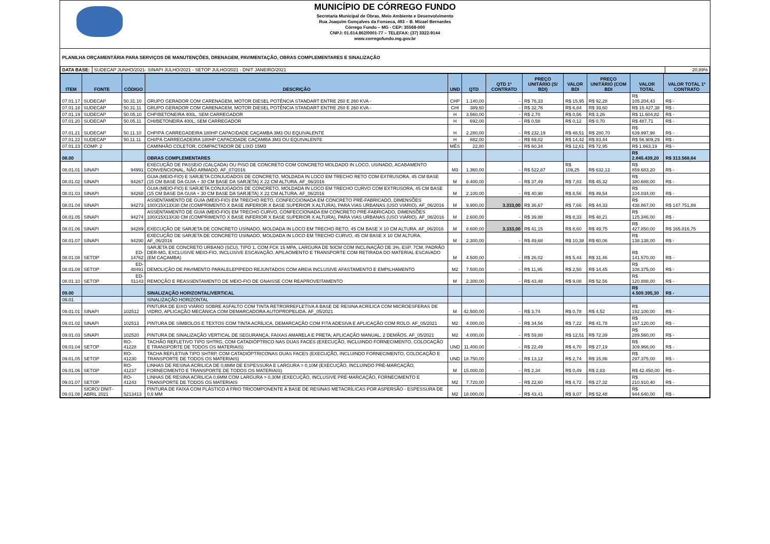MUNICÍPIO DE CÓRREGO FUNDO
Secretaria Municipal de Obras, Meio Ambiente e Desenvolvimento
Rua Joaquim Gonçalves da Fonseca, 493 – B. Mizael Bernardes
Córrego Fundo – MG - CEP: 35568-000
CNPJ: 01.614.862/0001-77 – TELEFAX: (37) 3322-9144
www.corregofundo.mg.gov.br
PLANILHA ORÇAMENTÁRIA PARA SERVIÇOS DE MANUTENÇÕES, DRENAGEM, PAVIMENTAÇÃO, OBRAS COMPLEMENTARES E SINALIZAÇÃO
| DATA BASE: | SUDECAP JUNHO/2021- SINAPI JULHO/2021 - SETOP JULHO/2021 - DNIT JANEIRO/2021 | 20,89% |
| ITEM | FONTE | CÓDIGO | DESCRIÇÃO | UND | QTD | QTD 1º CONTRATO | PREÇO UNITÁRIO (S/ BDI) | VALOR BDI | PREÇO UNITÁRIO (COM BDI | VALOR TOTAL | VALOR TOTAL 1º CONTRATO |
| --- | --- | --- | --- | --- | --- | --- | --- | --- | --- | --- | --- |
| 07.01.17 | SUDECAP | 50.31.10 | GRUPO GERADOR COM CARENAGEM, MOTOR DIESEL POTÊNCIA STANDART ENTRE 250 E 260 KVA - | CHP | 1.140,00 | - | R$ 76,33 | R$ 15,95 | R$ 92,28 | R$ 105.204,43 | R$ - |
| 07.01.18 | SUDECAP | 50.31.11 | GRUPO GERADOR COM CARENAGEM, MOTOR DIESEL POTÊNCIA STANDART ENTRE 250 E 260 KVA - | CHI | 389,60 | - | R$ 32,76 | R$ 6,84 | R$ 39,60 | R$ 15.427,38 | R$ - |
| 07.01.19 | SUDECAP | 50.05.10 | CHP/BETONEIRA 400L, SEM CARREGADOR | H | 3.560,00 | - | R$ 2,70 | R$ 0,56 | R$ 3,26 | R$ 11.604,82 | R$ - |
| 07.01.20 | SUDECAP | 50.05.11 | CHI/BETONEIRA 400L, SEM CARREGADOR | H | 692,00 | - | R$ 0,58 | R$ 0,12 | R$ 0,70 | R$ 487,71 | R$ - |
| 07.01.21 | SUDECAP | 50.11.10 | CHP/PÁ CARREGADEIRA 180HP CAPACIDADE CAÇAMBA 3M3 OU EQUIVALENTE | H | 2.280,00 | - | R$ 232,19 | R$ 48,51 | R$ 280,70 | R$ 639.997,98 | R$ - |
| 07.01.22 | SUDECAP | 50.11.11 | CHI/PÁ CARREGADEIRA 180HP CAPACIDADE CAÇAMBA 3M3 OU EQUIVALENTE | H | 682,00 | - | R$ 69,02 | R$ 14,42 | R$ 83,44 | R$ 56.909,29 | R$ - |
| 07.01.23 | COMP. 2 | | CAMINHÃO COLETOR, COMPACTADOR DE LIXO 15M3 | MÊS | 22,80 | - | R$ 60,34 | R$ 12,61 | R$ 72,95 | R$ 1.663,19 | R$ - |
| 08.00 | | | OBRAS COMPLEMENTARES | | | | | | | R$ 2.845.439,20 | R$ 313.568,64 |
| 08.01.01 | SINAPI | 94991 | EXECUÇÃO DE PASSEIO (CALÇADA) OU PISO DE CONCRETO COM CONCRETO MOLDADO IN LOCO, USINADO, ACABAMENTO CONVENCIONAL, NÃO ARMADO. AF_07/2016 | M3 | 1.360,00 | - | R$ 522,87 | R$ 109,25 | R$ 632,12 | R$ 859.683,20 | R$ - |
| 08.01.02 | SINAPI | 94267 | GUIA (MEIO-FIO) E SARJETA CONJUGADOS DE CONCRETO, MOLDADA IN LOCO EM TRECHO RETO COM EXTRUSORA, 45 CM BASE (15 CM BASE DA GUIA + 30 CM BASE DA SARJETA) X 22 CM ALTURA. AF_06/2016 | M | 8.400,00 | - | R$ 37,49 | R$ 7,83 | R$ 45,32 | R$ 380.688,00 | R$ - |
| 08.01.03 | SINAPI | 94268 | GUIA (MEIO-FIO) E SARJETA CONJUGADOS DE CONCRETO, MOLDADA IN LOCO EM TRECHO CURVO COM EXTRUSORA, 45 CM BASE (15 CM BASE DA GUIA + 30 CM BASE DA SARJETA) X 22 CM ALTURA. AF_06/2016 | M | 2.100,00 | - | R$ 40,98 | R$ 8,56 | R$ 49,54 | R$ 104.034,00 | R$ - |
| 08.01.04 | SINAPI | 94273 | ASSENTAMENTO DE GUIA (MEIO-FIO) EM TRECHO RETO, CONFECCIONADA EM CONCRETO PRÉ-FABRICADO, DIMENSÕES 100X15X13X30 CM (COMPRIMENTO X BASE INFERIOR X BASE SUPERIOR X ALTURA), PARA VIAS URBANAS (USO VIÁRIO). AF_06/2016 | M | 9.900,00 | 3.333,00 | R$ 36,67 | R$ 7,66 | R$ 44,33 | R$ 438.867,00 | R$ 147.751,89 |
| 08.01.05 | SINAPI | 94274 | ASSENTAMENTO DE GUIA (MEIO-FIO) EM TRECHO CURVO, CONFECCIONADA EM CONCRETO PRÉ-FABRICADO, DIMENSÕES 100X15X13X30 CM (COMPRIMENTO X BASE INFERIOR X BASE SUPERIOR X ALTURA), PARA VIAS URBANAS (USO VIÁRIO). AF_06/2016 | M | 2.600,00 | - | R$ 39,88 | R$ 8,33 | R$ 48,21 | R$ 125.346,00 | R$ - |
| 08.01.06 | SINAPI | 94289 | EXECUÇÃO DE SARJETA DE CONCRETO USINADO, MOLDADA IN LOCO EM TRECHO RETO, 45 CM BASE X 10 CM ALTURA. AF_06/2016 | M | 8.600,00 | 3.333,00 | R$ 41,15 | R$ 8,60 | R$ 49,75 | R$ 427.850,00 | R$ 165.816,75 |
| 08.01.07 | SINAPI | 94290 | EXECUÇÃO DE SARJETA DE CONCRETO USINADO, MOLDADA IN LOCO EM TRECHO CURVO, 45 CM BASE X 10 CM ALTURA. AF_06/2016 | M | 2.300,00 | - | R$ 49,68 | R$ 10,38 | R$ 60,06 | R$ 138.138,00 | R$ - |
| 08.01.08 | SETOP | ED-14762 | SARJETA DE CONCRETO URBANO (SCU), TIPO 1, COM FCK 15 MPA, LARGURA DE 50CM COM INCLINAÇÃO DE 3%, ESP. 7CM, PADRÃO DER-MG, EXCLUSIVE MEIO-FIO, INCLUSIVE ESCAVAÇÃO, APILAOMENTO E TRANSPORTE COM RETIRADA DO MATERIAL ESCAVADO (EM CAÇAMBA) | M | 4.500,00 | - | R$ 26,02 | R$ 5,44 | R$ 31,46 | R$ 141.570,00 | R$ - |
| 08.01.09 | SETOP | ED-48491 | DEMOLIÇÃO DE PAVIMENTO PARALELEPÍPEDO REJUNTADOS COM AREIA INCLUSIVE AFASTAMENTO E EMPILHAMENTO | M2 | 7.500,00 | - | R$ 11,95 | R$ 2,50 | R$ 14,45 | R$ 108.375,00 | R$ - |
| 08.01.10 | SETOP | ED-51143 | REMOÇÃO E REASSENTAMENTO DE MEIO-FIO DE GNAISSE COM REAPROVEITAMENTO | M | 2.300,00 | - | R$ 43,48 | R$ 9,08 | R$ 52,56 | R$ 120.888,00 | R$ - |
| 09.00 | | | SINALIZAÇÃO HORIZONTAL/VERTICAL | | | | | | | R$ 4.509.395,30 | R$ - |
| 09.01 | | | SINALIZAÇÃO HORIZONTAL | | | | | | | | |
| 09.01.01 | SINAPI | 102512 | PINTURA DE EIXO VIÁRIO SOBRE ASFALTO COM TINTA RETRORREFLETIVA A BASE DE RESINA ACRÍLICA COM MICROESFERAS DE VIDRO, APLICAÇÃO MECÂNICA COM DEMARCADORA AUTOPROPELIDA. AF_05/2021 | M | 42.500,00 | - | R$ 3,74 | R$ 0,78 | R$ 4,52 | R$ 192.100,00 | R$ - |
| 09.01.02 | SINAPI | 102513 | PINTURA DE SÍMBOLOS E TEXTOS COM TINTA ACRÍLICA, DEMARCAÇÃO COM FITA ADESIVA E APLICAÇÃO COM ROLO. AF_05/2021 | M2 | 4.000,00 | - | R$ 34,56 | R$ 7,22 | R$ 41,78 | R$ 167.120,00 | R$ - |
| 09.01.03 | SINAPI | 102520 | PINTURA DE SINALIZAÇÃO VERTICAL DE SEGURANÇA, FAIXAS AMARELA E PRETA, APLICAÇÃO MANUAL, 2 DEMÃOS. AF_05/2021 | M2 | 4.000,00 | - | R$ 59,88 | R$ 12,51 | R$ 72,39 | R$ 289.560,00 | R$ - |
| 09.01.04 | SETOP | RO-41228 | TACHÃO REFLETIVO TIPO SHTRG, COM CATADIÓPTRICO NAS DUAS FACES (EXECUÇÃO, INCLUINDO FORNECIMENTO, COLOCAÇÃO E TRANSPORTE DE TODOS OS MATERIAIS) | UND | 11.400,00 | - | R$ 22,49 | R$ 4,70 | R$ 27,19 | R$ 309.966,00 | R$ - |
| 09.01.05 | SETOP | RO-41230 | TACHA REFLETIVA TIPO SHTRP, COM CATADIÓPTRICONAS DUAS FACES (EXECUÇÃO, INCLUINDO FORNECIMENTO, COLOCAÇÃO E TRANSPORTE DE TODOS OS MATERIAIS) | UND | 18.750,00 | - | R$ 13,12 | R$ 2,74 | R$ 15,86 | R$ 297.375,00 | R$ - |
| 09.01.06 | SETOP | RO-41237 | LINHAS DE RESINA ACRILICA DE 0,6MM DE ESPESSURA E LARGURA = 0,10M (EXECUÇÃO, INCLUINDO PRÉ-MARCAÇÃO, FORNECIMENTO E TRANSPORTE DE TODOS OS MATERIAIS) | M | 15.000,00 | - | R$ 2,34 | R$ 0,49 | R$ 2,83 | R$ 42.450,00 | R$ - |
| 09.01.07 | SETOP | RO-41243 | LINHAS DE RESINA ACRILICA 0,6MM COM LARGURA > 0,30M (EXECUÇÃO, INCLUSIVE PRÉ-MARCAÇÃO, FORNECIMENTO E TRANSPORTE DE TODOS OS MATERIAIS | M2 | 7.720,00 | - | R$ 22,60 | R$ 4,72 | R$ 27,32 | R$ 210.910,40 | R$ - |
| 09.01.08 | SICRO/ DNIT- ABRIL 2021 | 5213413 | PINTURA DE FAIXA COM PLÁSTICO A FRIO TRICOMPONENTE À BASE DE RESINAS METACRÍLICAS POR ASPERSÃO - ESPESSURA DE 0,6 MM | M2 | 18.000,00 | - | R$ 43,41 | R$ 9,07 | R$ 52,48 | R$ 944.640,00 | R$ - |